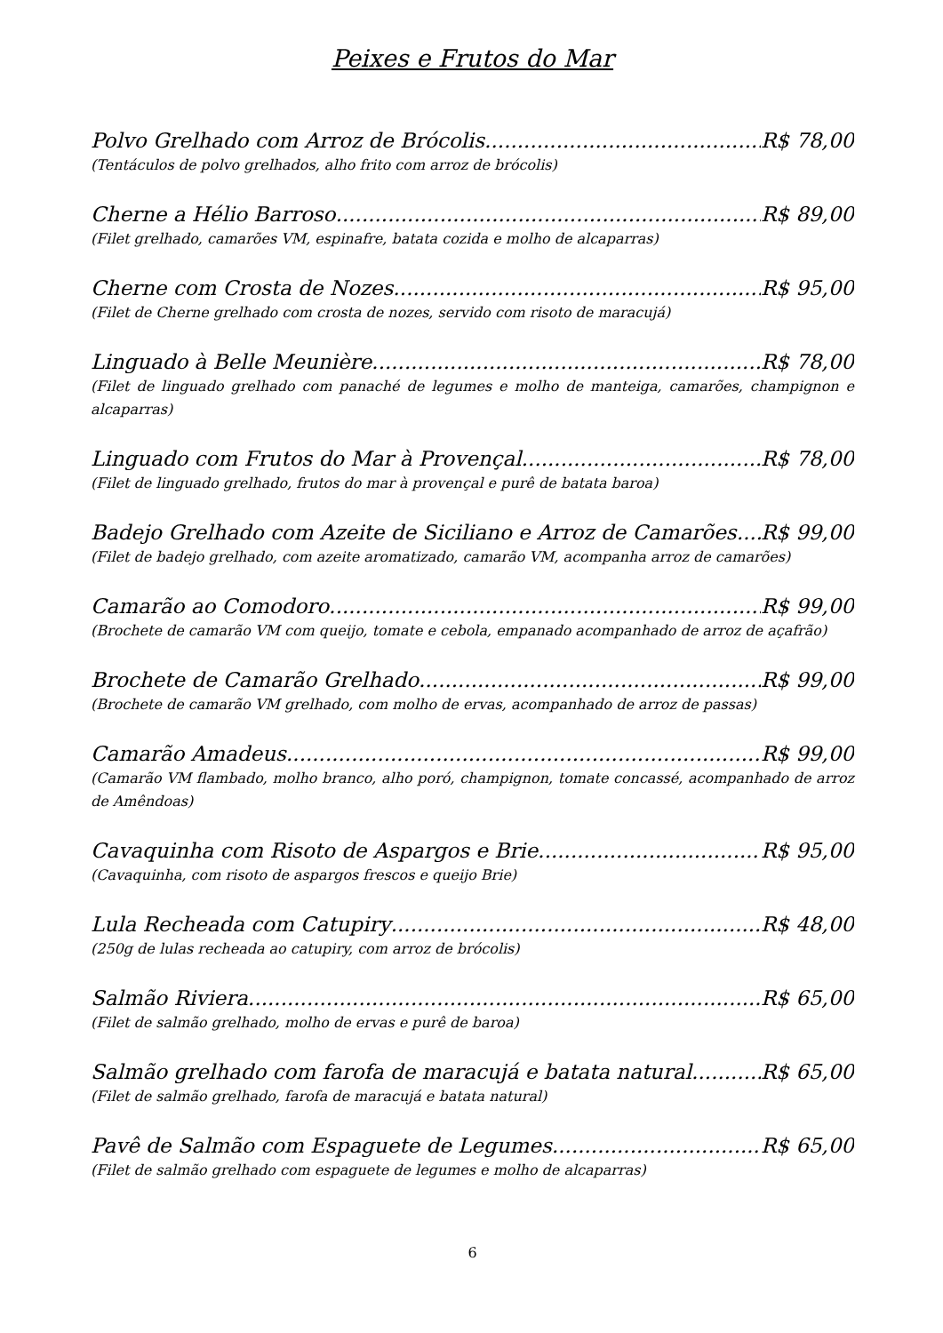Peixes e Frutos do Mar
Polvo Grelhado com Arroz de Brócolis R$ 78,00
(Tentáculos de polvo grelhados, alho frito com arroz de brócolis)
Cherne a Hélio Barroso R$ 89,00
(Filet grelhado, camarões VM, espinafre, batata cozida e molho de alcaparras)
Cherne com Crosta de Nozes R$ 95,00
(Filet de Cherne grelhado com crosta de nozes, servido com risoto de maracujá)
Linguado à Belle Meunière R$ 78,00
(Filet de linguado grelhado com panaché de legumes e molho de manteiga, camarões, champignon e alcaparras)
Linguado com Frutos do Mar à Provençal R$ 78,00
(Filet de linguado grelhado, frutos do mar à provençal e purê de batata baroa)
Badejo Grelhado com Azeite de Siciliano e Arroz de Camarões R$ 99,00
(Filet de badejo grelhado, com azeite aromatizado, camarão VM, acompanha arroz de camarões)
Camarão ao Comodoro R$ 99,00
(Brochete de camarão VM com queijo, tomate e cebola, empanado acompanhado de arroz de açafrão)
Brochete de Camarão Grelhado R$ 99,00
(Brochete de camarão VM grelhado, com molho de ervas, acompanhado de arroz de passas)
Camarão Amadeus R$ 99,00
(Camarão VM flambado, molho branco, alho poró, champignon, tomate concassé, acompanhado de arroz de Amêndoas)
Cavaquinha com Risoto de Aspargos e Brie R$ 95,00
(Cavaquinha, com risoto de aspargos frescos e queijo Brie)
Lula Recheada com Catupiry R$ 48,00
(250g de lulas recheada ao catupiry, com arroz de brócolis)
Salmão Riviera R$ 65,00
(Filet de salmão grelhado, molho de ervas e purê de baroa)
Salmão grelhado com farofa de maracujá e batata natural R$ 65,00
(Filet de salmão grelhado, farofa de maracujá e batata natural)
Pavê de Salmão com Espaguete de Legumes R$ 65,00
(Filet de salmão grelhado com espaguete de legumes e molho de alcaparras)
6